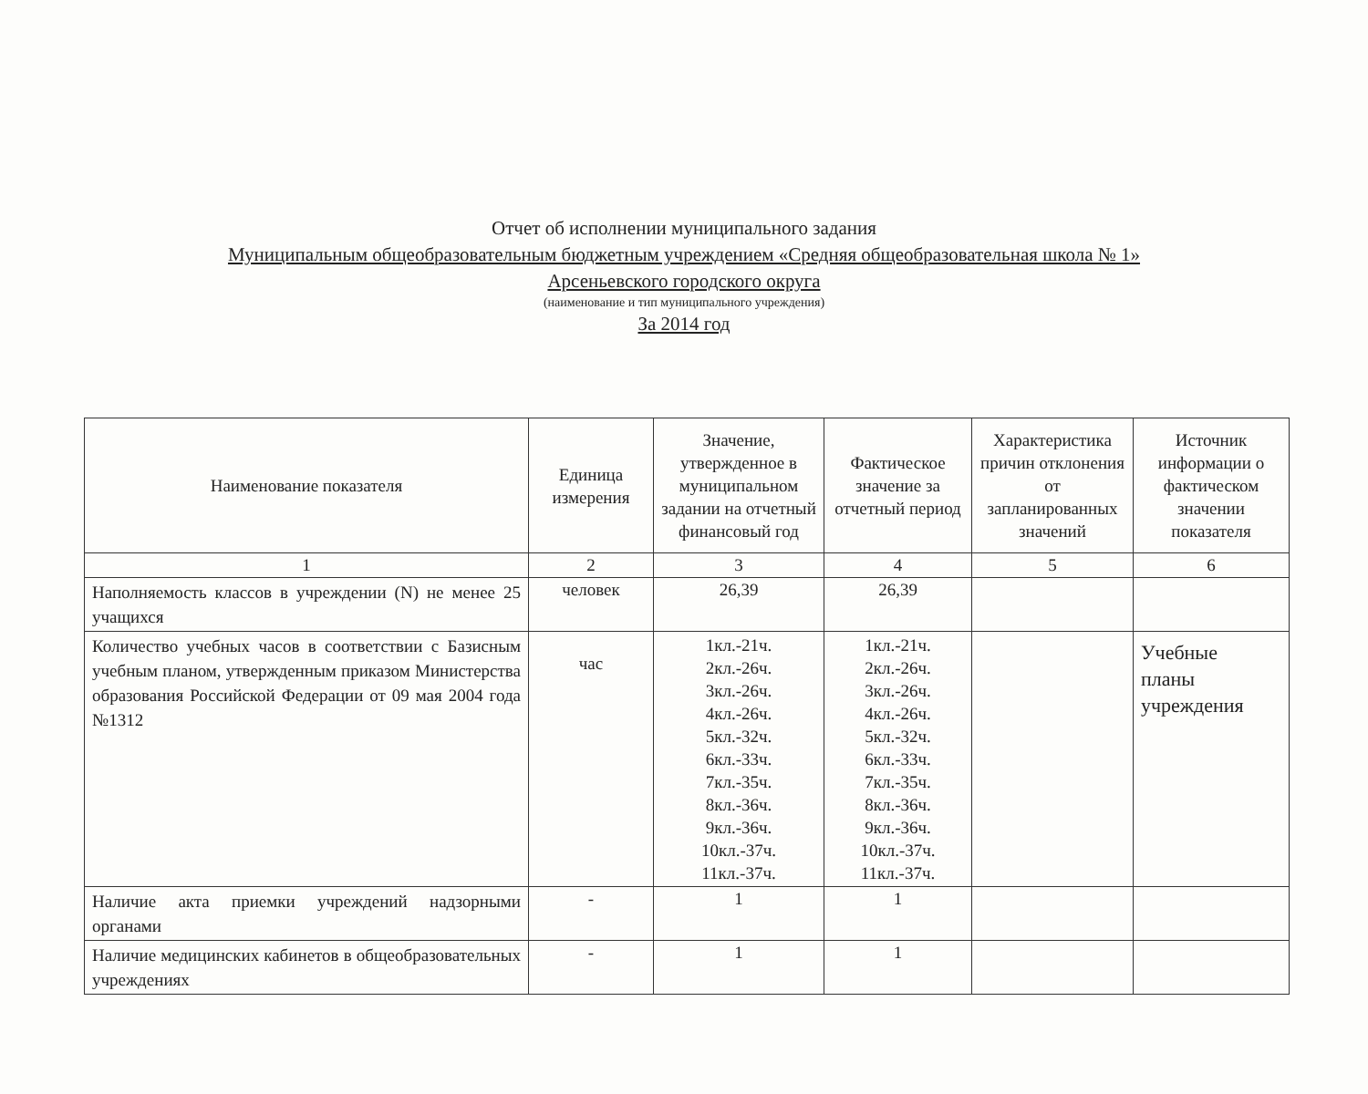Отчет об исполнении муниципального задания
Муниципальным общеобразовательным бюджетным учреждением «Средняя общеобразовательная школа № 1»
Арсеньевского городского округа
(наименование и тип муниципального учреждения)
За 2014 год
| Наименование показателя | Единица измерения | Значение, утвержденное в муниципальном задании на отчетный финансовый год | Фактическое значение за отчетный период | Характеристика причин отклонения от запланированных значений | Источник информации о фактическом значении показателя |
| --- | --- | --- | --- | --- | --- |
| 1 | 2 | 3 | 4 | 5 | 6 |
| Наполняемость классов в учреждении (N) не менее 25 учащихся | человек | 26,39 | 26,39 | | |
| Количество учебных часов в соответствии с Базисным учебным планом, утвержденным приказом Министерства образования Российской Федерации от 09 мая 2004 года №1312 | час | 1кл.-21ч. 2кл.-26ч. 3кл.-26ч. 4кл.-26ч. 5кл.-32ч. 6кл.-33ч. 7кл.-35ч. 8кл.-36ч. 9кл.-36ч. 10кл.-37ч. 11кл.-37ч. | 1кл.-21ч. 2кл.-26ч. 3кл.-26ч. 4кл.-26ч. 5кл.-32ч. 6кл.-33ч. 7кл.-35ч. 8кл.-36ч. 9кл.-36ч. 10кл.-37ч. 11кл.-37ч. | | Учебные планы учреждения |
| Наличие акта приемки учреждений надзорными органами | - | 1 | 1 | | |
| Наличие медицинских кабинетов в общеобразовательных учреждениях | - | 1 | 1 | | |